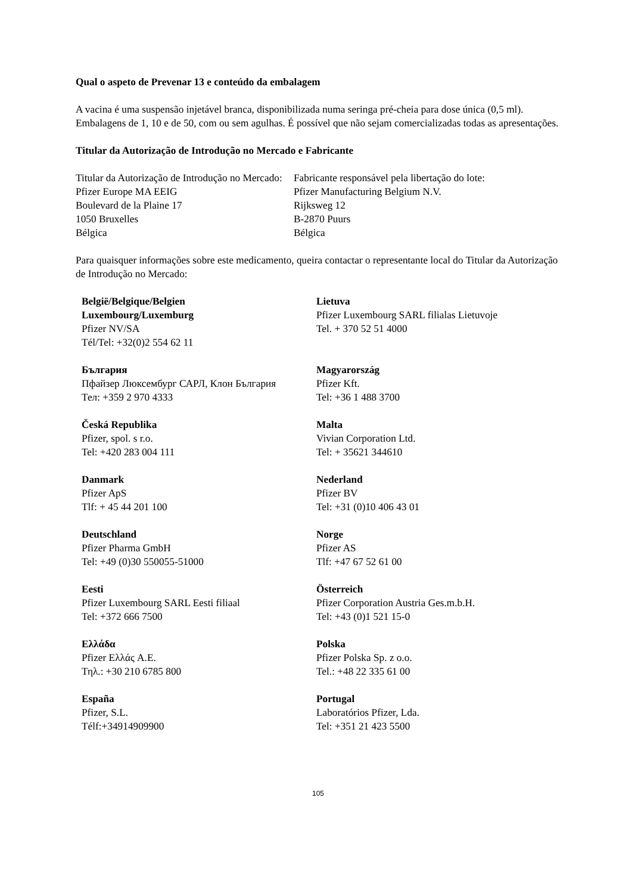Qual o aspeto de Prevenar 13 e conteúdo da embalagem
A vacina é uma suspensão injetável branca, disponibilizada numa seringa pré-cheia para dose única (0,5 ml).
Embalagens de 1, 10 e de 50, com ou sem agulhas. É possível que não sejam comercializadas todas as apresentações.
Titular da Autorização de Introdução no Mercado e Fabricante
Titular da Autorização de Introdução no Mercado:
Pfizer Europe MA EEIG
Boulevard de la Plaine 17
1050 Bruxelles
Bélgica
Fabricante responsável pela libertação do lote:
Pfizer Manufacturing Belgium N.V.
Rijksweg 12
B-2870 Puurs
Bélgica
Para quaisquer informações sobre este medicamento, queira contactar o representante local do Titular da Autorização de Introdução no Mercado:
België/Belgique/Belgien
Luxembourg/Luxemburg
Pfizer NV/SA
Tél/Tel: +32(0)2 554 62 11
Lietuva
Pfizer Luxembourg SARL filialas Lietuvoje
Tel. + 370 52 51 4000
България
Пфайзер Люксембург САРЛ, Клон България
Тел: +359 2 970 4333
Magyarország
Pfizer Kft.
Tel: +36 1 488 3700
Česká Republika
Pfizer, spol. s r.o.
Tel: +420 283 004 111
Malta
Vivian Corporation Ltd.
Tel: + 35621 344610
Danmark
Pfizer ApS
Tlf: + 45 44 201 100
Nederland
Pfizer BV
Tel: +31 (0)10 406 43 01
Deutschland
Pfizer Pharma GmbH
Tel: +49 (0)30 550055-51000
Norge
Pfizer AS
Tlf: +47 67 52 61 00
Eesti
Pfizer Luxembourg SARL Eesti filiaal
Tel: +372 666 7500
Österreich
Pfizer Corporation Austria Ges.m.b.H.
Tel: +43 (0)1 521 15-0
Ελλάδα
Pfizer Ελλάς A.E.
Τηλ.: +30 210 6785 800
Polska
Pfizer Polska Sp. z o.o.
Tel.: +48 22 335 61 00
España
Pfizer, S.L.
Télf:+34914909900
Portugal
Laboratórios Pfizer, Lda.
Tel: +351 21 423 5500
105